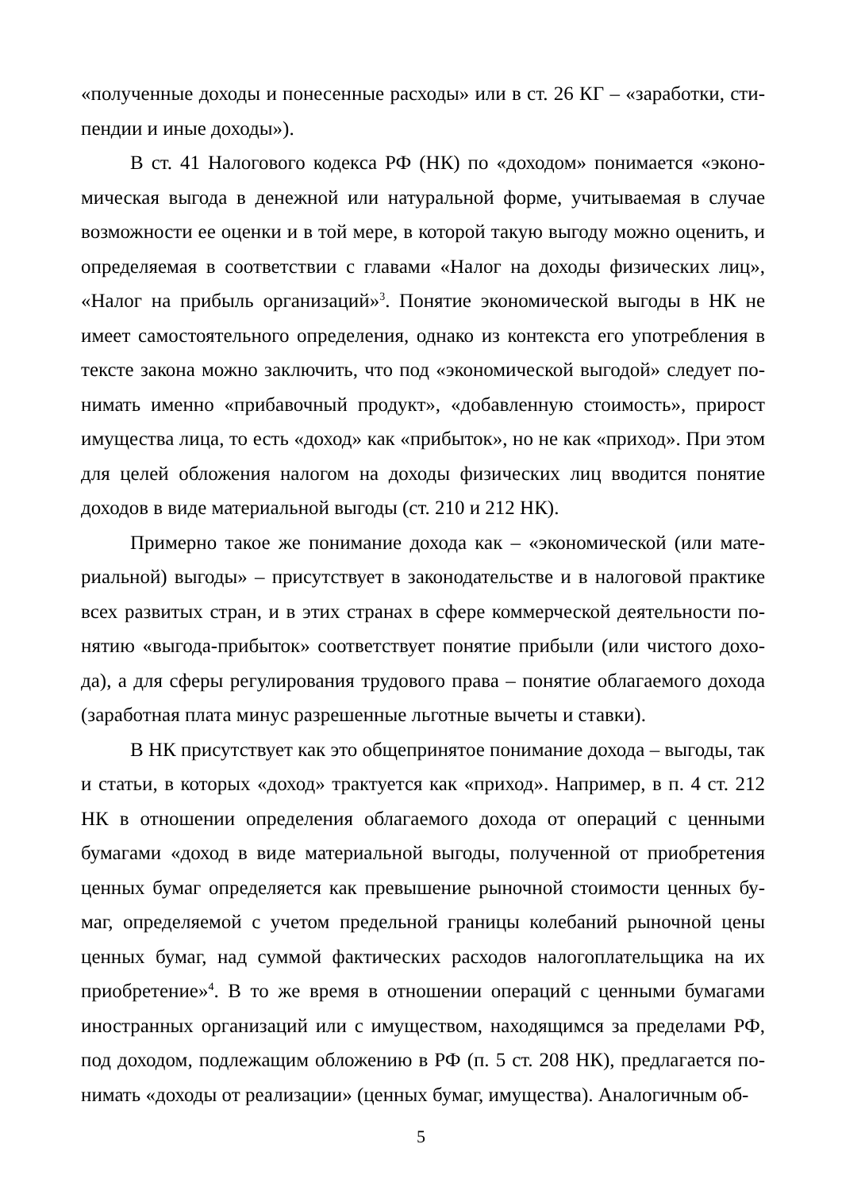«полученные доходы и понесенные расходы» или в ст. 26 КГ – «заработки, сти­пендии и иные доходы»).
В ст. 41 Налогового кодекса РФ (НК) по «доходом» понимается «эконо­мическая выгода в денежной или натуральной форме, учитываемая в случае возможности ее оценки и в той мере, в которой такую выгоду можно оценить, и определяемая в соответствии с главами «Налог на доходы физических лиц», «Налог на прибыль организаций»<sup>3</sup>. Понятие экономической выгоды в НК не имеет самостоятельного определения, однако из контекста его употребления в тексте закона можно заключить, что под «экономической выгодой» следует по­нимать именно «прибавочный продукт», «добавленную стоимость», прирост имущества лица, то есть «доход» как «прибыток», но не как «приход». При этом для целей обложения налогом на доходы физических лиц вводится поня­тие доходов в виде материальной выгоды (ст. 210 и 212 НК).
Примерно такое же понимание дохода как – «экономической (или мате­риальной) выгоды» – присутствует в законодательстве и в налоговой практике всех развитых стран, и в этих странах в сфере коммерческой деятельности по­нятию «выгода-прибыток» соответствует понятие прибыли (или чистого дохо­да), а для сферы регулирования трудового права – понятие облагаемого дохода (заработная плата минус разрешенные льготные вычеты и ставки).
В НК присутствует как это общепринятое понимание дохода – выгоды, так и статьи, в которых «доход» трактуется как «приход». Например, в п. 4 ст. 212 НК в отношении определения облагаемого дохода от операций с ценными бумагами «доход в виде материальной выгоды, полученной от приобретения ценных бумаг определяется как превышение рыночной стоимости ценных бу­маг, определяемой с учетом предельной границы колебаний рыночной цены ценных бумаг, над суммой фактических расходов налогоплательщика на их приобретение»<sup>4</sup>. В то же время в отношении операций с ценными бумагами иностранных организаций или с имуществом, находящимся за пределами РФ, под доходом, подлежащим обложению в РФ (п. 5 ст. 208 НК), предлагается по­нимать «доходы от реализации» (ценных бумаг, имущества). Аналогичным об-
5